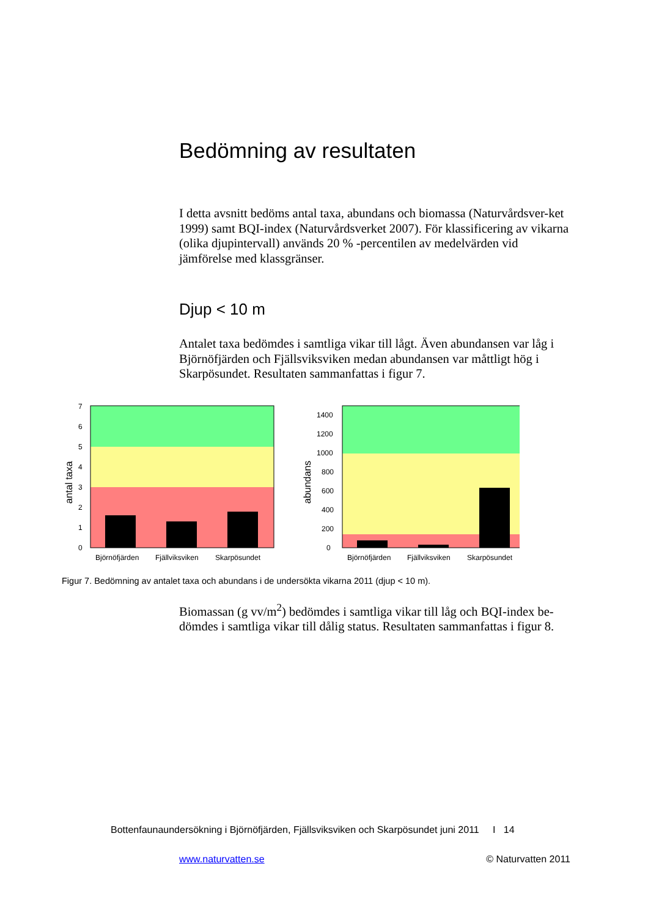Bedömning av resultaten
I detta avsnitt bedöms antal taxa, abundans och biomassa (Naturvårdsver-ket 1999) samt BQI-index (Naturvårdsverket 2007). För klassificering av vikarna (olika djupintervall) används 20 % -percentilen av medelvärden vid jämförelse med klassgränser.
Djup < 10 m
Antalet taxa bedömdes i samtliga vikar till lågt. Även abundansen var låg i Björnöfjärden och Fjällsviksviken medan abundansen var måttligt hög i Skarpösundet. Resultaten sammanfattas i figur 7.
7
6
5
4
3
2
1
0
antal taxa
Björnöfjärden
Fjällviksviken
Skarpösundet
1400
1200
1000
800
600
400
200
0
abundans
Björnöfjärden
Fjällviksviken
Skarpösundet
Figur 7. Bedömning av antalet taxa och abundans i de undersökta vikarna 2011 (djup < 10 m).
Biomassan (g vv/m<sup>2</sup>) bedömdes i samtliga vikar till låg och BQI-index be-dömdes i samtliga vikar till dålig status. Resultaten sammanfattas i figur 8.
Bottenfaunaundersökning i Björnöfjärden, Fjällsviksviken och Skarpösundet juni 2011 I 14
www.naturvatten.se © Naturvatten 2011